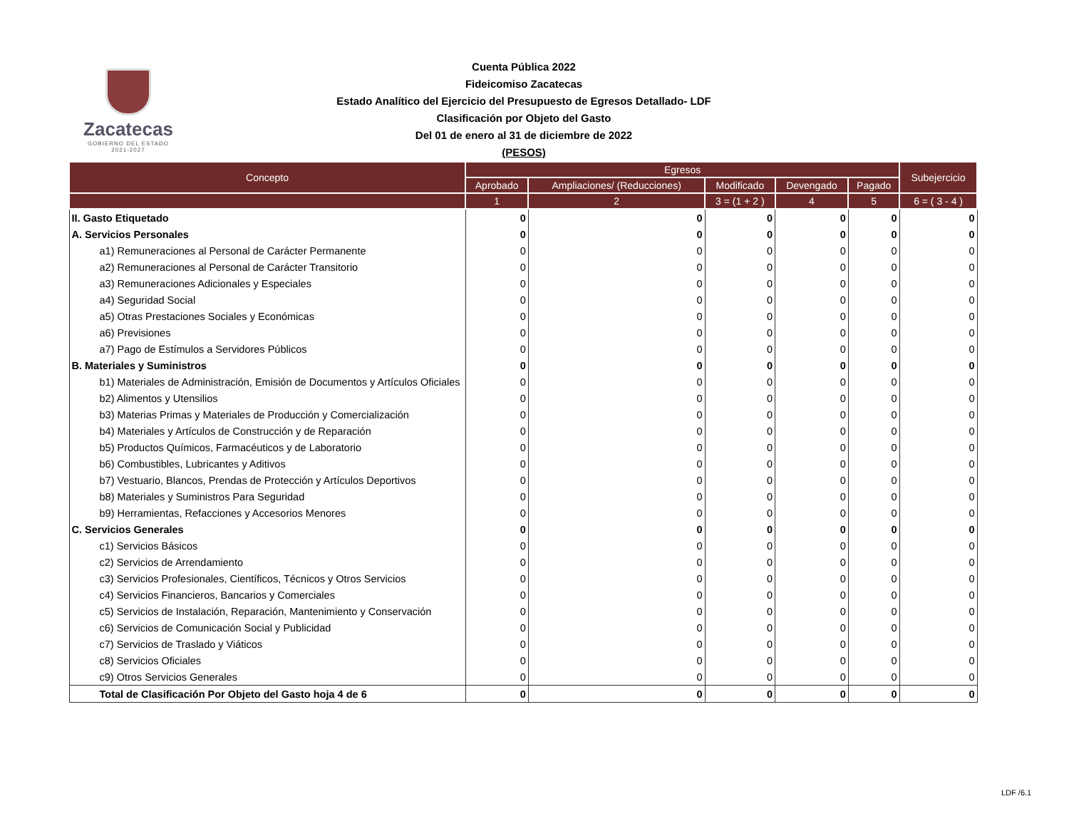Zacatecas
GOBIERNO DEL ESTADO
2021-2027
Cuenta Pública 2022
Fideicomiso Zacatecas
Estado Analítico del Ejercicio del Presupuesto de Egresos Detallado- LDF
Clasificación por Objeto del Gasto
Del 01 de enero al 31 de diciembre de 2022
(PESOS)
| Concepto | Egresos | | | | | Subejercicio |
| --- | --- | --- | --- | --- | --- | --- |
| | Aprobado | Ampliaciones/ (Reducciones) | Modificado | Devengado | Pagado | |
| | 1 | 2 | 3 = (1 + 2 ) | 4 | 5 | 6 = ( 3 - 4 ) |
| II. Gasto Etiquetado | 0 | 0 | 0 | 0 | 0 | 0 |
| A. Servicios Personales | 0 | 0 | 0 | 0 | 0 | 0 |
| a1) Remuneraciones al Personal de Carácter Permanente | 0 | 0 | 0 | 0 | 0 | 0 |
| a2) Remuneraciones al Personal de Carácter Transitorio | 0 | 0 | 0 | 0 | 0 | 0 |
| a3) Remuneraciones Adicionales y Especiales | 0 | 0 | 0 | 0 | 0 | 0 |
| a4) Seguridad Social | 0 | 0 | 0 | 0 | 0 | 0 |
| a5) Otras Prestaciones Sociales y Económicas | 0 | 0 | 0 | 0 | 0 | 0 |
| a6) Previsiones | 0 | 0 | 0 | 0 | 0 | 0 |
| a7) Pago de Estímulos a Servidores Públicos | 0 | 0 | 0 | 0 | 0 | 0 |
| B. Materiales y Suministros | 0 | 0 | 0 | 0 | 0 | 0 |
| b1) Materiales de Administración, Emisión de Documentos y Artículos Oficiales | 0 | 0 | 0 | 0 | 0 | 0 |
| b2) Alimentos y Utensilios | 0 | 0 | 0 | 0 | 0 | 0 |
| b3) Materias Primas y Materiales de Producción y Comercialización | 0 | 0 | 0 | 0 | 0 | 0 |
| b4) Materiales y Artículos de Construcción y de Reparación | 0 | 0 | 0 | 0 | 0 | 0 |
| b5) Productos Químicos, Farmacéuticos y de Laboratorio | 0 | 0 | 0 | 0 | 0 | 0 |
| b6) Combustibles, Lubricantes y Aditivos | 0 | 0 | 0 | 0 | 0 | 0 |
| b7) Vestuario, Blancos, Prendas de Protección y Artículos Deportivos | 0 | 0 | 0 | 0 | 0 | 0 |
| b8) Materiales y Suministros Para Seguridad | 0 | 0 | 0 | 0 | 0 | 0 |
| b9) Herramientas, Refacciones y Accesorios Menores | 0 | 0 | 0 | 0 | 0 | 0 |
| C. Servicios Generales | 0 | 0 | 0 | 0 | 0 | 0 |
| c1) Servicios Básicos | 0 | 0 | 0 | 0 | 0 | 0 |
| c2) Servicios de Arrendamiento | 0 | 0 | 0 | 0 | 0 | 0 |
| c3) Servicios Profesionales, Científicos, Técnicos y Otros Servicios | 0 | 0 | 0 | 0 | 0 | 0 |
| c4) Servicios Financieros, Bancarios y Comerciales | 0 | 0 | 0 | 0 | 0 | 0 |
| c5) Servicios de Instalación, Reparación, Mantenimiento y Conservación | 0 | 0 | 0 | 0 | 0 | 0 |
| c6) Servicios de Comunicación Social y Publicidad | 0 | 0 | 0 | 0 | 0 | 0 |
| c7) Servicios de Traslado y Viáticos | 0 | 0 | 0 | 0 | 0 | 0 |
| c8) Servicios Oficiales | 0 | 0 | 0 | 0 | 0 | 0 |
| c9) Otros Servicios Generales | 0 | 0 | 0 | 0 | 0 | 0 |
| Total de Clasificación Por Objeto del Gasto hoja 4 de 6 | 0 | 0 | 0 | 0 | 0 | 0 |
LDF /6.1